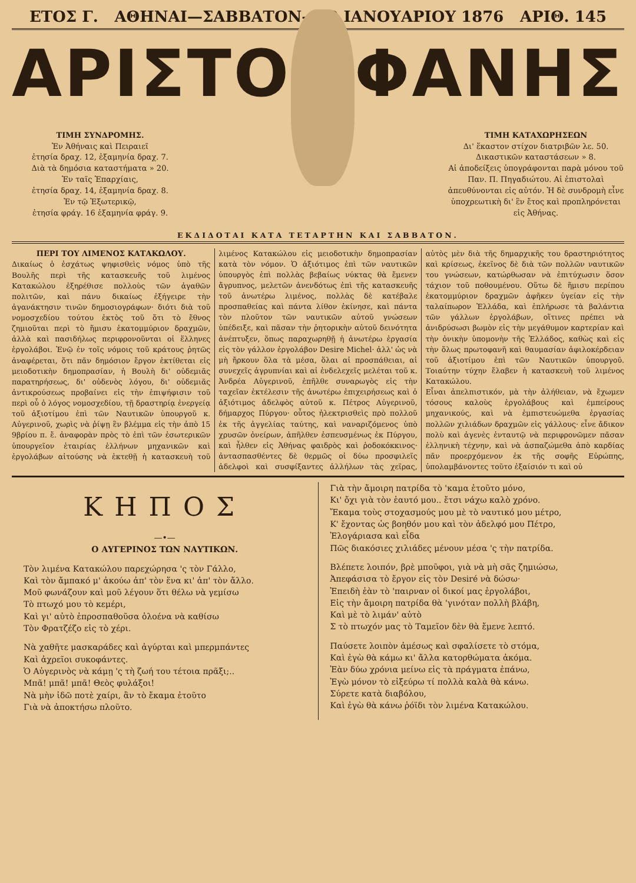ΕΤΟΣ Γ. ΑΘΗΝΑΙ—ΣΑΒΒΑΤΟΝ—10 ΙΑΝΟΥΑΡΙΟΥ 1876 ΑΡΙΘ. 145
ΑΡΙΣΤΟ ΦΑΝΗΣ
ΤΙΜΗ ΣΥΝΔΡΟΜΗΣ.
Ἐν Ἀθήναις καὶ Πειραιεῖ
ἐτησία δραχ. 12, ἑξαμηνία δραχ. 7.
Διὰ τὰ δημόσια καταστήματα » 20.
Ἐν ταῖς Ἐπαρχίαις,
ἐτησία δραχ. 14, ἑξαμηνία δραχ. 8.
Ἐν τῷ Ἐξωτερικῷ,
ἐτησία φράγ. 16 ἑξαμηνία φράγ. 9.
ΤΙΜΗ ΚΑΤΑΧΩΡΗΣΕΩΝ
Δι' ἕκαστον στίχον διατριβῶν λε. 50.
Δικαστικῶν καταστάσεων » 8.
Αἱ ἀποδείξεις ὑπογράφονται παρὰ μόνου τοῦ Παν. Π. Πηγαδιώτου. Αἱ ἐπιστολαὶ ἀπευθύνονται εἰς αὐτόν. Ἡ δὲ συνδρομὴ εἶνε ὑποχρεωτικὴ δι' ἓν ἔτος καὶ προπληρόνεται εἰς Ἀθήνας.
ΕΚΔΙΔΟΤΑΙ ΚΑΤΑ ΤΕΤΑΡΤΗΝ ΚΑΙ ΣΑΒΒΑΤΟΝ.
ΠΕΡΙ ΤΟΥ ΛΙΜΕΝΟΣ ΚΑΤΑΚΩΛΟΥ.
Δικαίως ὁ ἐσχάτως ψηφισθεὶς νόμος ὑπὸ τῆς Βουλῆς περὶ τῆς κατασκευῆς τοῦ λιμένος Κατακώλου ἐξηρέθισε πολλοὺς τῶν ἀγαθῶν πολιτῶν, καὶ πάνυ δικαίως ἐξήγειρε τὴν ἀγανάκτησιν τινῶν δημοσιογράφων· διότι διὰ τοῦ νομοσχεδίου τούτου ἐκτὸς τοῦ ὅτι τὸ ἔθνος ζημιοῦται περὶ τὸ ἥμισυ ἑκατομμύριον δραχμῶν, ἀλλὰ καὶ πασιδήλως περιφρονοῦνται οἱ ἕλληνες ἐργολάβοι. Ἐνῷ ἐν τοῖς νόμοις τοῦ κράτους ῥητῶς ἀναφέρεται, ὅτι πᾶν δημόσιον ἔργον ἐκτίθεται εἰς μειοδοτικὴν δημοπρασίαν, ἡ Βουλὴ δι' οὐδεμιᾶς παρατηρήσεως, δι' οὐδενὸς λόγου, δι' οὐδεμιᾶς ἀντικρούσεως προβαίνει εἰς τὴν ἐπιψήφισιν τοῦ περὶ οὗ ὁ λόγος νομοσχεδίου, τῇ δραστηρίᾳ ἐνεργείᾳ τοῦ ἀξιοτίμου ἐπὶ τῶν Ναυτικῶν ὑπουργοῦ κ. Αὐγερινοῦ, χωρὶς νὰ ῥίψῃ ἓν βλέμμα εἰς τὴν ἀπὸ 15 9βρίου π. ἔ. ἀναφορὰν πρὸς τὸ ἐπὶ τῶν ἐσωτερικῶν ὑπουργεῖον ἑταιρίας ἑλλήνων μηχανικῶν καὶ ἐργολάβων αἰτούσης νὰ ἐκτεθῇ ἡ κατασκευὴ τοῦ λιμένος Κατακώλου εἰς μειοδοτικὴν δημοπρασίαν κατὰ τὸν νόμον. Ὁ ἀξιότιμος ἐπὶ τῶν ναυτικῶν ὑπουργὸς ἐπὶ πολλὰς βεβαίως νύκτας θὰ ἔμενεν ἄγρυπνος, μελετῶν ἀνενδότως ἐπὶ τῆς κατασκευῆς τοῦ ἀνωτέρω λιμένος, πολλὰς δὲ κατέβαλε προσπαθείας καὶ πάντα λίθον ἐκίνησε, καὶ πάντα τὸν πλοῦτον τῶν ναυτικῶν αὐτοῦ γνώσεων ὑπέδειξε, καὶ πᾶσαν τὴν ῥητορικὴν αὐτοῦ δεινότητα ἀνέπτυξεν, ὅπως παραχωρηθῇ ἡ ἀνωτέρω ἐργασία εἰς τὸν γάλλον ἐργολάβον Desire Michel· ἀλλ' ὡς νὰ μὴ ἤρκουν ὅλα τὰ μέσα, ὅλαι αἱ προσπάθειαι, αἱ συνεχεῖς ἀγρυπνίαι καὶ αἱ ἐνδελεχεῖς μελέται τοῦ κ. Ἀνδρέα Αὐγερινοῦ, ἐπῆλθε συναρωγὸς εἰς τὴν ταχεῖαν ἐκτέλεσιν τῆς ἀνωτέρω ἐπιχειρήσεως καὶ ὁ ἀξιότιμος ἀδελφὸς αὐτοῦ κ. Πέτρος Αὐγερινοῦ, δήμαρχος Πύργου· οὗτος ἠλεκτρισθεὶς πρὸ πολλοῦ ἐκ τῆς ἀγγελίας ταύτης, καὶ ναναριζόμενος ὑπὸ χρυσῶν ὀνείρων, ἀπῆλθεν ἐσπευσμένως ἐκ Πύργου, καὶ ἦλθεν εἰς Ἀθήνας φαιδρὸς καὶ ῥοδοκόκκινος· ἀντασπασθέντες δὲ θερμῶς οἱ δύω προσφιλεῖς ἀδελφοὶ καὶ συσφίξαντες ἀλλήλων τὰς χεῖρας, αὐτὸς μὲν διὰ τῆς δημαρχικῆς του δραστηριότητος καὶ κρίσεως, ἐκεῖνος δὲ διὰ τῶν πολλῶν ναυτικῶν του γνώσεων, κατώρθωσαν νὰ ἐπιτύχωσιν ὅσον τάχιον τοῦ ποθουμένου. Οὕτω δὲ ἥμισυ περίπου ἑκατομμύριον δραχμῶν ἀφῆκεν ὑγείαν εἰς τὴν ταλαίπωρον Ἑλλάδα, καὶ ἐπλήρωσε τὰ βαλάντια τῶν γάλλων ἐργολάβων, οἵτινες πρέπει νὰ ἀνιδρύσωσι βωμὸν εἰς τὴν μεγάθυμον καρτερίαν καὶ τὴν ὀνικὴν ὑπομονὴν τῆς Ἑλλάδος, καθὼς καὶ εἰς τὴν ὅλως πρωτοφανῆ καὶ θαυμασίαν ἀφιλοκέρδειαν τοῦ ἀξιοτίμου ἐπὶ τῶν Ναυτικῶν ὑπουργοῦ. Τοιαύτην τύχην ἔλαβεν ἡ κατασκευὴ τοῦ λιμένος Κατακώλου.
Εἶναι ἀπελπιστικόν, μὰ τὴν ἀλήθειαν, νὰ ἔχωμεν τόσους καλοὺς ἐργολάβους καὶ ἐμπείρους μηχανικούς, καὶ νὰ ἐμπιστευώμεθα ἐργασίας πολλῶν χιλιάδων δραχμῶν εἰς γάλλους· εἶνε ἄδικον πολὺ καὶ ἀγενὲς ἐνταυτῷ νὰ περιφρονῶμεν πᾶσαν ἑλληνικὴ τέχνην, καὶ νὰ ἀσπαζώμεθα ἀπὸ καρδίας πᾶν προερχόμενον ἐκ τῆς σοφῆς Εὐρώπης, ὑπολαμβάνοντες τοῦτο ἐξαίσιόν τι καὶ οὐ
ΚΗΠΟΣ
—•—
Ο ΑΥΓΕΡΙΝΟΣ ΤΩΝ ΝΑΥΤΙΚΩΝ.
Τὸν λιμένα Κατακώλου παρεχώρησα 'ς τὸν Γάλλο,
Καὶ τὸν ἄμπακό μ' ἀκούω ἀπ' τὸν ἕνα κι' ἀπ' τὸν ἄλλο.
Μοῦ φωνάζουν καὶ μοῦ λέγουν ὅτι θέλω νὰ γεμίσω
Τὸ πτωχό μου τὸ κεμέρι,
Καὶ γι' αὐτὸ ἐπροσπαθοῦσα ὁλοένα νὰ καθίσω
Τὸν Φρατζέζο εἰς τὸ χέρι.
Νὰ χαθῆτε μασκαράδες καὶ ἀγύρται καὶ μπερμπάντες
Καὶ ἀχρεῖοι συκοφάντες.
Ὁ Αὐγερινὸς νὰ κάμῃ 'ς τὴ ζωή του τέτοια πρᾶξι;..
Μπᾶ! μπᾶ! μπᾶ! Θεὸς φυλάξοι!
Νὰ μὴν ἰδῶ ποτὲ χαίρι, ἂν τὸ ἔκαμα ἐτοῦτο
Γιὰ νὰ ἀποκτήσω πλοῦτο.
Γιὰ τὴν ἄμοιρη πατρίδα τὸ 'καμα ἐτοῦτο μόνο,
Κι' ὄχι γιὰ τὸν ἑαυτό μου.. ἔτσι νάχω καλὸ χρόνο.
Ἔκαμα τοὺς στοχασμούς μου μὲ τὸ ναυτικό μου μέτρο,
Κ' ἔχοντας ὡς βοηθόν μου καὶ τὸν ἀδελφό μου Πέτρο,
Ἐλογάριασα καὶ εἶδα
Πῶς διακόσιες χιλιάδες μένουν μέσα 'ς τὴν πατρίδα.
Βλέπετε λοιπόν, βρὲ μποῦφοι, γιὰ νὰ μὴ σᾶς ζημιώσω,
Ἀπεφάσισα τὸ ἔργον εἰς τὸν Desiré νὰ δώσω·
Ἐπειδὴ ἐὰν τὸ 'παιρναν οἱ δικοί μας ἐργολάβοι,
Εἰς τὴν ἄμοιρη πατρίδα θὰ 'γινόταν πολλὴ βλάβη,
Καὶ μὲ τὸ λιμάν' αὐτὸ
Σ τὸ πτωχόν μας τὸ Ταμεῖον δὲν θὰ ἔμενε λεπτό.
Παύσετε λοιπὸν ἀμέσως καὶ σφαλίσετε τὸ στόμα,
Καὶ ἐγὼ θὰ κάμω κι' ἄλλα κατορθώματα ἀκόμα.
Ἐὰν δύω χρόνια μείνω εἰς τὰ πράγματα ἐπάνω,
Ἐγὼ μόνον τὸ εἰξεύρω τί πολλὰ καλὰ θὰ κάνω.
Σύρετε κατὰ διαβόλου,
Καὶ ἐγὼ θὰ κάνω ῥόϊδι τὸν λιμένα Κατακώλου.